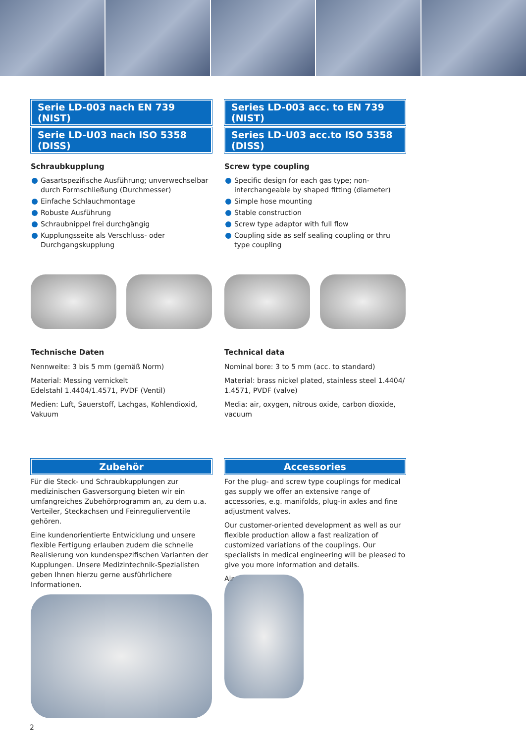Serie LD-003 nach EN 739 (NIST)
Serie LD-U03 nach ISO 5358 (DISS)
Schraubkupplung
Gasartspezifische Ausführung; unverwechselbar durch Formschließung (Durchmesser)
Einfache Schlauchmontage
Robuste Ausführung
Schraubnippel frei durchgängig
Kupplungsseite als Verschluss- oder Durchgangskupplung
Technische Daten
Nennweite: 3 bis 5 mm (gemäß Norm)
Material: Messing vernickelt
Edelstahl 1.4404/1.4571, PVDF (Ventil)
Medien: Luft, Sauerstoff, Lachgas, Kohlendioxid, Vakuum
Zubehör
Für die Steck- und Schraubkupplungen zur medizinischen Gasversorgung bieten wir ein umfangreiches Zubehörprogramm an, zu dem u.a. Verteiler, Steckachsen und Feinregulierventile gehören.
Eine kundenorientierte Entwicklung und unsere flexible Fertigung erlauben zudem die schnelle Realisierung von kundenspezifischen Varianten der Kupplungen. Unsere Medizintechnik-Spezialisten geben Ihnen hierzu gerne ausführlichere Informationen.
Series LD-003 acc. to EN 739 (NIST)
Series LD-U03 acc.to ISO 5358 (DISS)
Screw type coupling
Specific design for each gas type; non-interchangeable by shaped fitting (diameter)
Simple hose mounting
Stable construction
Screw type adaptor with full flow
Coupling side as self sealing coupling or thru type coupling
Technical data
Nominal bore: 3 to 5 mm (acc. to standard)
Material: brass nickel plated, stainless steel 1.4404/ 1.4571, PVDF (valve)
Media: air, oxygen, nitrous oxide, carbon dioxide, vacuum
Accessories
For the plug- and screw type couplings for medical gas supply we offer an extensive range of accessories, e.g. manifolds, plug-in axles and fine adjustment valves.
Our customer-oriented development as well as our flexible production allow a fast realization of customized variations of the couplings. Our specialists in medical engineering will be pleased to give you more information and details.
Air
2